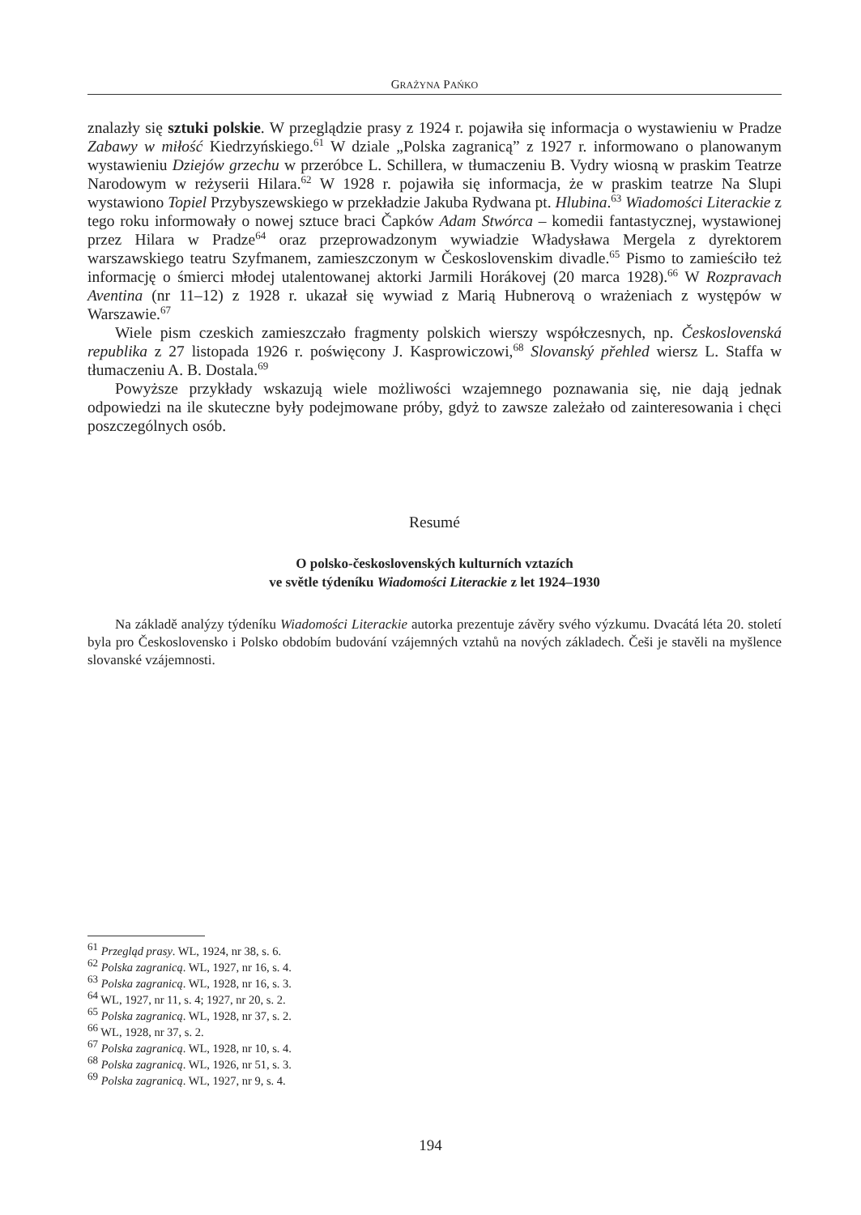GRAŻYNA PAŃKO
znalazły się sztuki polskie. W przeglądzie prasy z 1924 r. pojawiła się informacja o wystawieniu w Pradze Zabawy w miłość Kiedrzyńskiego.<sup>61</sup> W dziale „Polska zagranicą” z 1927 r. informowano o planowanym wystawieniu Dziejów grzechu w przeróbce L. Schillera, w tłumaczeniu B. Vydry wiosną w praskim Teatrze Narodowym w reżyserii Hilara.<sup>62</sup> W 1928 r. pojawiła się informacja, że w praskim teatrze Na Slupi wystawiono Topiel Przybyszewskiego w przekładzie Jakuba Rydwana pt. Hlubina.<sup>63</sup> Wiadomości Literackie z tego roku informowały o nowej sztuce braci Čapków Adam Stwórca – komedii fantastycznej, wystawionej przez Hilara w Pradze<sup>64</sup> oraz przeprowadzonym wywiadzie Władysława Mergela z dyrektorem warszawskiego teatru Szyfmanem, zamieszczonym w Československim divadle.<sup>65</sup> Pismo to zamieściło też informację o śmierci młodej utalentowanej aktorki Jarmili Horákovej (20 marca 1928).<sup>66</sup> W Rozpravach Aventina (nr 11–12) z 1928 r. ukazał się wywiad z Marią Hubnerovą o wrażeniach z występów w Warszawie.<sup>67</sup>
Wiele pism czeskich zamieszczało fragmenty polskich wierszy współczesnych, np. Československá republika z 27 listopada 1926 r. poświęcony J. Kasprowiczowi,<sup>68</sup> Slovanský přehled wiersz L. Staffa w tłumaczeniu A. B. Dostala.<sup>69</sup>
Powyższe przykłady wskazują wiele możliwości wzajemnego poznawania się, nie dają jednak odpowiedzi na ile skuteczne były podejmowane próby, gdyż to zawsze zależało od zainteresowania i chęci poszczególnych osób.
Resumé
O polsko-československých kulturních vztazích
ve světle týdeníku Wiadomości Literackie z let 1924–1930
Na základě analýzy týdeníku Wiadomości Literackie autorka prezentuje závěry svého výzkumu. Dvacátá léta 20. století byla pro Československo i Polsko obdobím budování vzájemných vztahů na nových základech. Češi je stavěli na myšlence slovanské vzájemnosti.
<sup>61</sup> Przegląd prasy. WL, 1924, nr 38, s. 6.
<sup>62</sup> Polska zagranicą. WL, 1927, nr 16, s. 4.
<sup>63</sup> Polska zagranicą. WL, 1928, nr 16, s. 3.
<sup>64</sup> WL, 1927, nr 11, s. 4; 1927, nr 20, s. 2.
<sup>65</sup> Polska zagranicą. WL, 1928, nr 37, s. 2.
<sup>66</sup> WL, 1928, nr 37, s. 2.
<sup>67</sup> Polska zagranicą. WL, 1928, nr 10, s. 4.
<sup>68</sup> Polska zagranicą. WL, 1926, nr 51, s. 3.
<sup>69</sup> Polska zagranicą. WL, 1927, nr 9, s. 4.
194